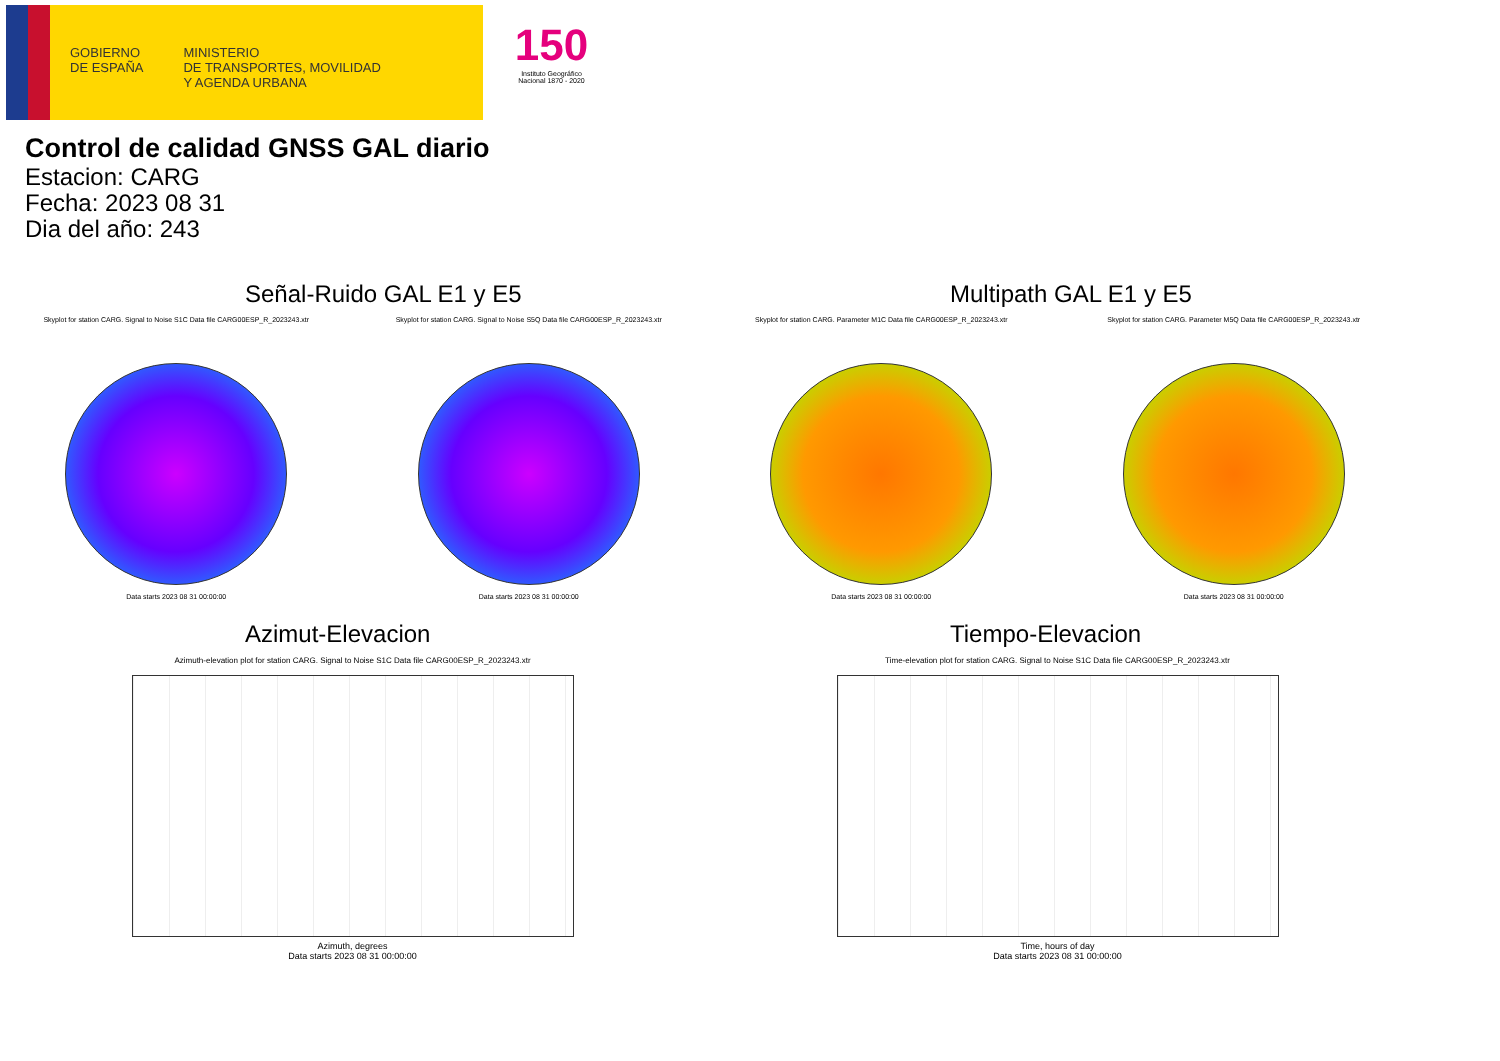GOBIERNO
DE ESPAÑA
MINISTERIO
DE TRANSPORTES, MOVILIDAD
Y AGENDA URBANA
150
Instituto Geográfico Nacional 1870 - 2020
Control de calidad GNSS GAL diario
Estacion: CARG
Fecha: 2023 08 31
Dia del año: 243
Señal-Ruido GAL E1 y E5
Skyplot for station CARG. Signal to Noise S1C Data file CARG00ESP_R_2023243.xtr
Data starts 2023 08 31 00:00:00
Skyplot for station CARG. Signal to Noise S5Q Data file CARG00ESP_R_2023243.xtr
Data starts 2023 08 31 00:00:00
Multipath GAL E1 y E5
Skyplot for station CARG. Parameter M1C Data file CARG00ESP_R_2023243.xtr
Data starts 2023 08 31 00:00:00
Skyplot for station CARG. Parameter M5Q Data file CARG00ESP_R_2023243.xtr
Data starts 2023 08 31 00:00:00
Azimut-Elevacion
Azimuth-elevation plot for station CARG. Signal to Noise S1C Data file CARG00ESP_R_2023243.xtr
Azimuth, degrees
Data starts 2023 08 31 00:00:00
Tiempo-Elevacion
Time-elevation plot for station CARG. Signal to Noise S1C Data file CARG00ESP_R_2023243.xtr
Time, hours of day
Data starts 2023 08 31 00:00:00